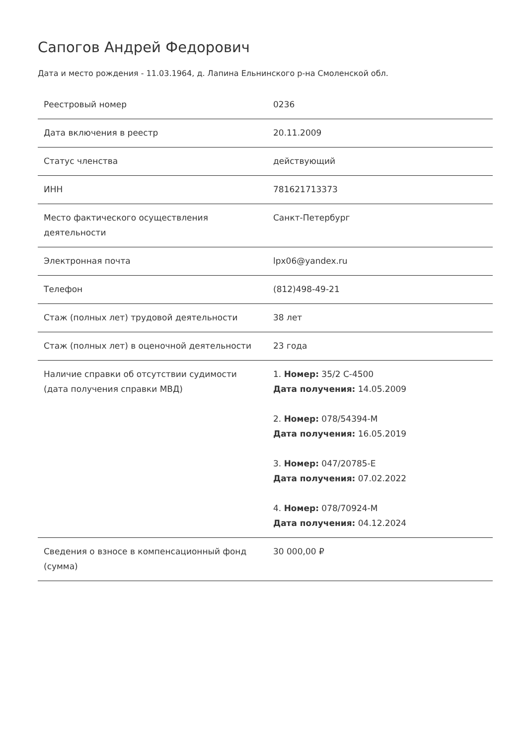Сапогов Андрей Федорович
Дата и место рождения - 11.03.1964, д. Лапина Ельнинского р-на Смоленской обл.
| Реестровый номер | 0236 |
| Дата включения в реестр | 20.11.2009 |
| Статус членства | действующий |
| ИНН | 781621713373 |
| Место фактического осуществления деятельности | Санкт-Петербург |
| Электронная почта | lpx06@yandex.ru |
| Телефон | (812)498-49-21 |
| Стаж (полных лет) трудовой деятельности | 38 лет |
| Стаж (полных лет) в оценочной деятельности | 23 года |
| Наличие справки об отсутствии судимости (дата получения справки МВД) | 1. Номер: 35/2 С-4500 Дата получения: 14.05.2009 2. Номер: 078/54394-М Дата получения: 16.05.2019 3. Номер: 047/20785-Е Дата получения: 07.02.2022 4. Номер: 078/70924-М Дата получения: 04.12.2024 |
| Сведения о взносе в компенсационный фонд (сумма) | 30 000,00 ₽ |